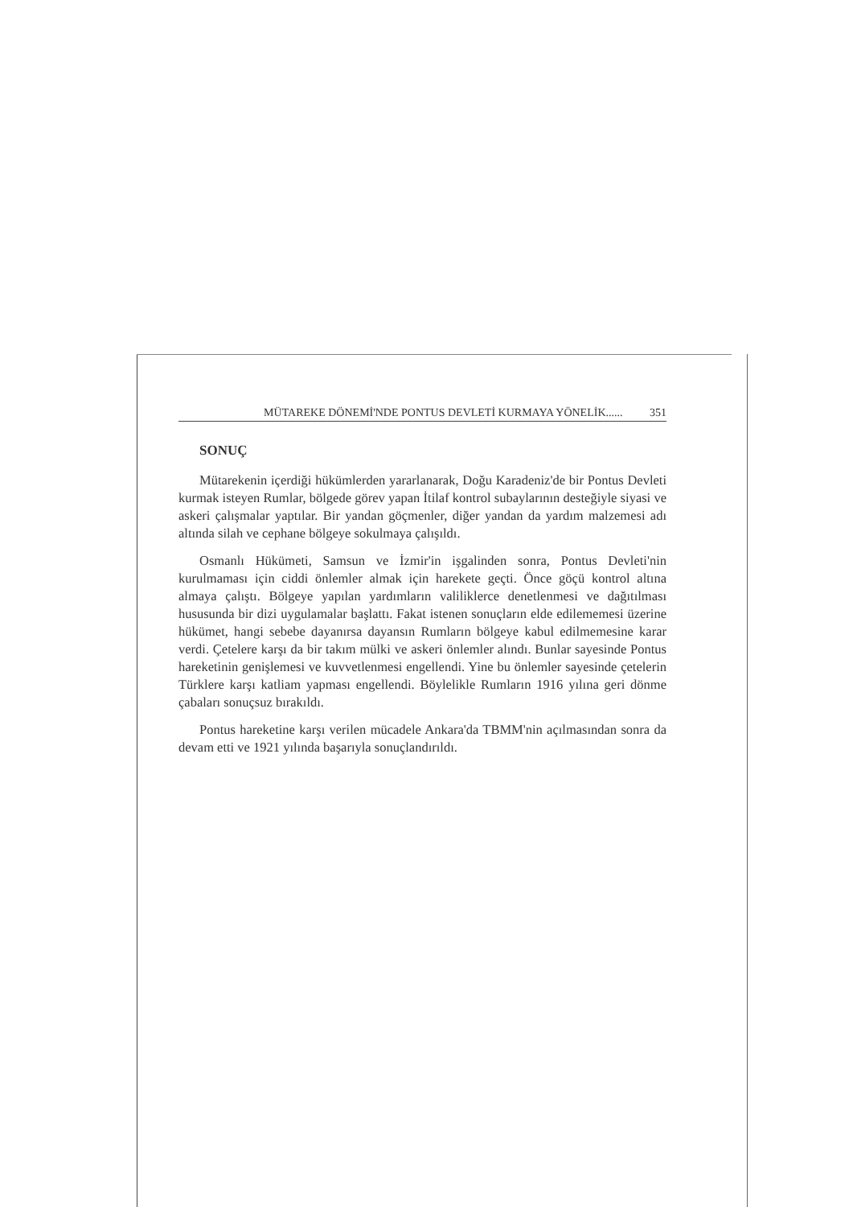MÜTAREKE DÖNEMİ'NDE PONTUS DEVLETİ KURMAYA YÖNELİK...... 351
SONUÇ
Mütarekenin içerdiği hükümlerden yararlanarak, Doğu Karadeniz'de bir Pontus Devleti kurmak isteyen Rumlar, bölgede görev yapan İtilaf kontrol subaylarının desteğiyle siyasi ve askeri çalışmalar yaptılar. Bir yandan göçmenler, diğer yandan da yardım malzemesi adı altında silah ve cephane bölgeye sokulmaya çalışıldı.
Osmanlı Hükümeti, Samsun ve İzmir'in işgalinden sonra, Pontus Devleti'nin kurulmaması için ciddi önlemler almak için harekete geçti. Önce göçü kontrol altına almaya çalıştı. Bölgeye yapılan yardımların valiliklerce denetlenmesi ve dağıtılması hususunda bir dizi uygulamalar başlattı. Fakat istenen sonuçların elde edilememesi üzerine hükümet, hangi sebebe dayanırsa dayansın Rumların bölgeye kabul edilmemesine karar verdi. Çetelere karşı da bir takım mülki ve askeri önlemler alındı. Bunlar sayesinde Pontus hareketinin genişlemesi ve kuvvetlenmesi engellendi. Yine bu önlemler sayesinde çetelerin Türklere karşı katliam yapması engellendi. Böylelikle Rumların 1916 yılına geri dönme çabaları sonuçsuz bırakıldı.
Pontus hareketine karşı verilen mücadele Ankara'da TBMM'nin açılmasından sonra da devam etti ve 1921 yılında başarıyla sonuçlandırıldı.